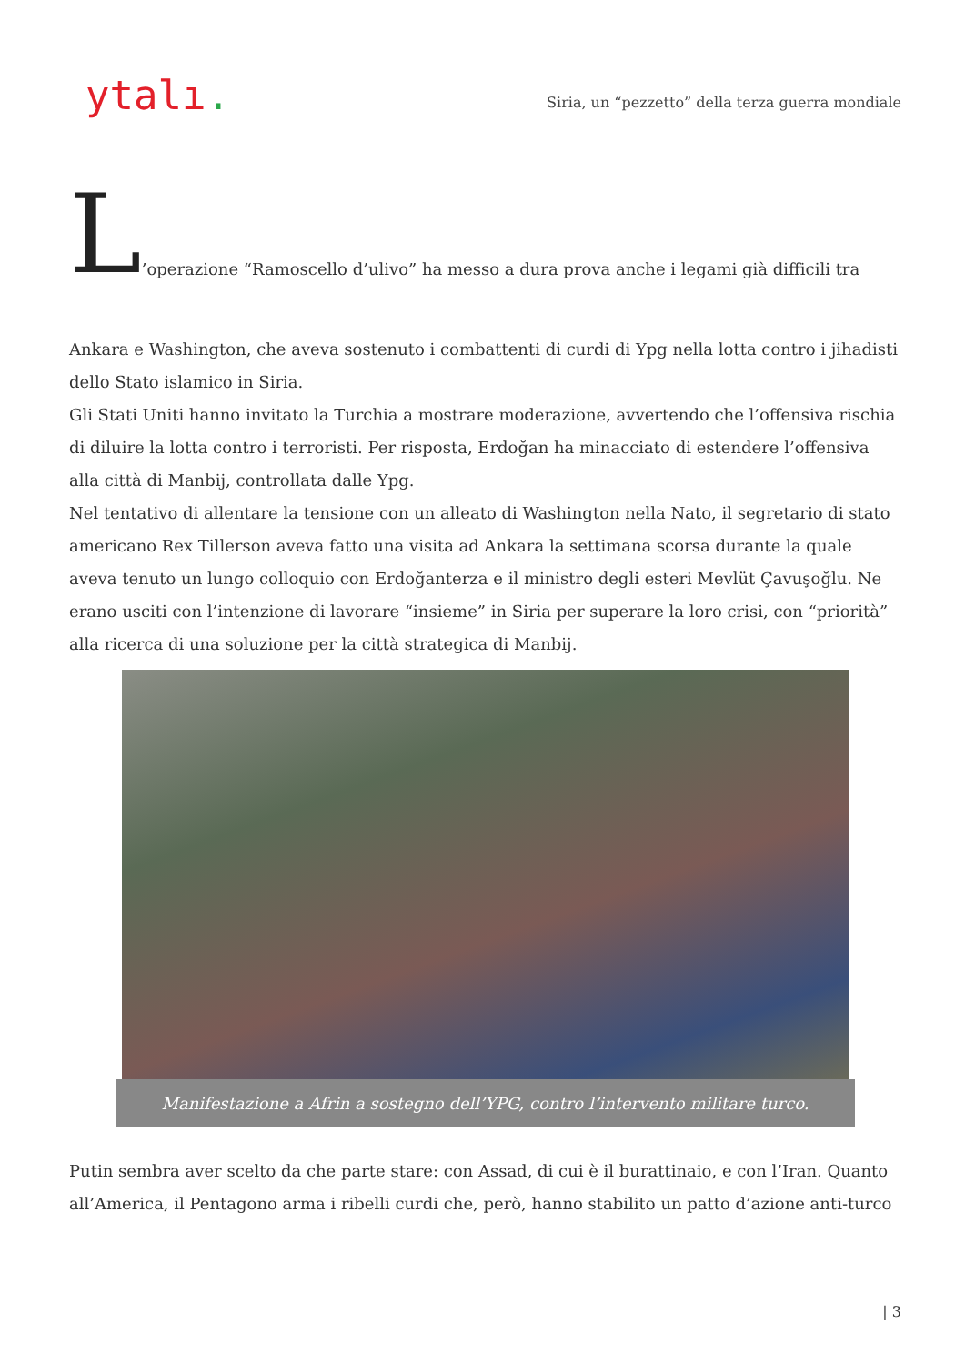ytalı.
Siria, un “pezzetto” della terza guerra mondiale
L’operazione “Ramoscello d’ulivo” ha messo a dura prova anche i legami già difficili tra
Ankara e Washington, che aveva sostenuto i combattenti di curdi di Ypg nella lotta contro i jihadisti dello Stato islamico in Siria.
Gli Stati Uniti hanno invitato la Turchia a mostrare moderazione, avvertendo che l’offensiva rischia di diluire la lotta contro i terroristi. Per risposta, Erdoğan ha minacciato di estendere l’offensiva alla città di Manbij, controllata dalle Ypg.
Nel tentativo di allentare la tensione con un alleato di Washington nella Nato, il segretario di stato americano Rex Tillerson aveva fatto una visita ad Ankara la settimana scorsa durante la quale aveva tenuto un lungo colloquio con Erdoğanterza e il ministro degli esteri Mevlüt Çavuşoğlu. Ne erano usciti con l’intenzione di lavorare “insieme” in Siria per superare la loro crisi, con “priorità” alla ricerca di una soluzione per la città strategica di Manbij.
Manifestazione a Afrin a sostegno dell’YPG, contro l’intervento militare turco.
Putin sembra aver scelto da che parte stare: con Assad, di cui è il burattinaio, e con l’Iran. Quanto all’America, il Pentagono arma i ribelli curdi che, però, hanno stabilito un patto d’azione anti-turco
| 3